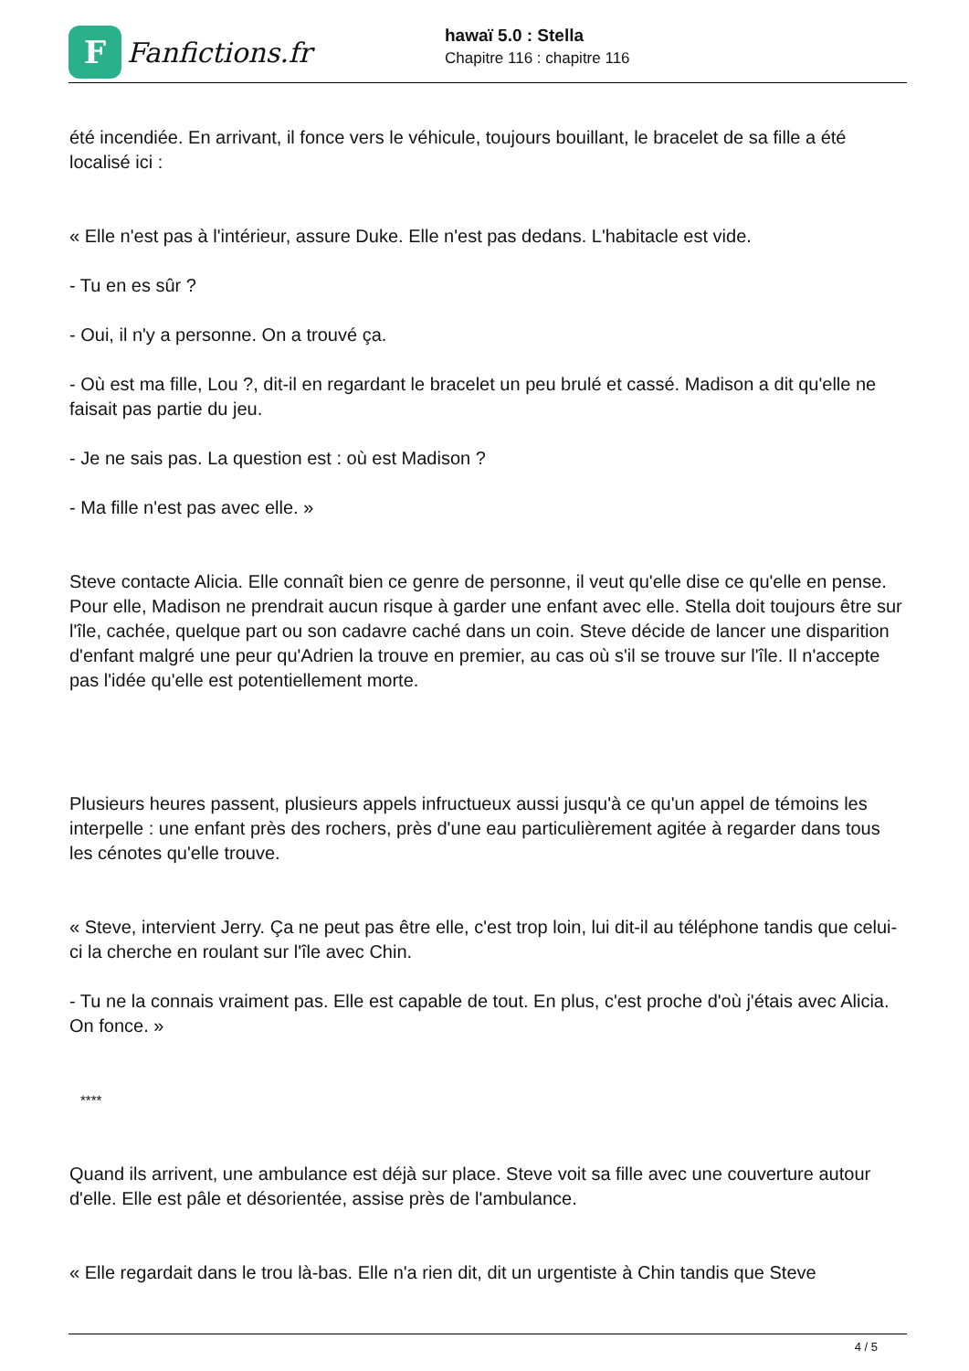F
Fanfictions.fr
hawaï 5.0 : Stella
Chapitre 116 : chapitre 116
été incendiée. En arrivant, il fonce vers le véhicule, toujours bouillant, le bracelet de sa fille a été localisé ici :
« Elle n'est pas à l'intérieur, assure Duke. Elle n'est pas dedans. L'habitacle est vide.
- Tu en es sûr ?
- Oui, il n'y a personne. On a trouvé ça.
- Où est ma fille, Lou ?, dit-il en regardant le bracelet un peu brulé et cassé. Madison a dit qu'elle ne faisait pas partie du jeu.
- Je ne sais pas. La question est : où est Madison ?
- Ma fille n'est pas avec elle. »
Steve contacte Alicia. Elle connaît bien ce genre de personne, il veut qu'elle dise ce qu'elle en pense. Pour elle, Madison ne prendrait aucun risque à garder une enfant avec elle. Stella doit toujours être sur l'île, cachée, quelque part ou son cadavre caché dans un coin. Steve décide de lancer une disparition d'enfant malgré une peur qu'Adrien la trouve en premier, au cas où s'il se trouve sur l'île. Il n'accepte pas l'idée qu'elle est potentiellement morte.
Plusieurs heures passent, plusieurs appels infructueux aussi jusqu'à ce qu'un appel de témoins les interpelle : une enfant près des rochers, près d'une eau particulièrement agitée à regarder dans tous les cénotes qu'elle trouve.
« Steve, intervient Jerry. Ça ne peut pas être elle, c'est trop loin, lui dit-il au téléphone tandis que celui-ci la cherche en roulant sur l'île avec Chin.
- Tu ne la connais vraiment pas. Elle est capable de tout. En plus, c'est proche d'où j'étais avec Alicia. On fonce. »
****
Quand ils arrivent, une ambulance est déjà sur place. Steve voit sa fille avec une couverture autour d'elle. Elle est pâle et désorientée, assise près de l'ambulance.
« Elle regardait dans le trou là-bas. Elle n'a rien dit, dit un urgentiste à Chin tandis que Steve
4 / 5